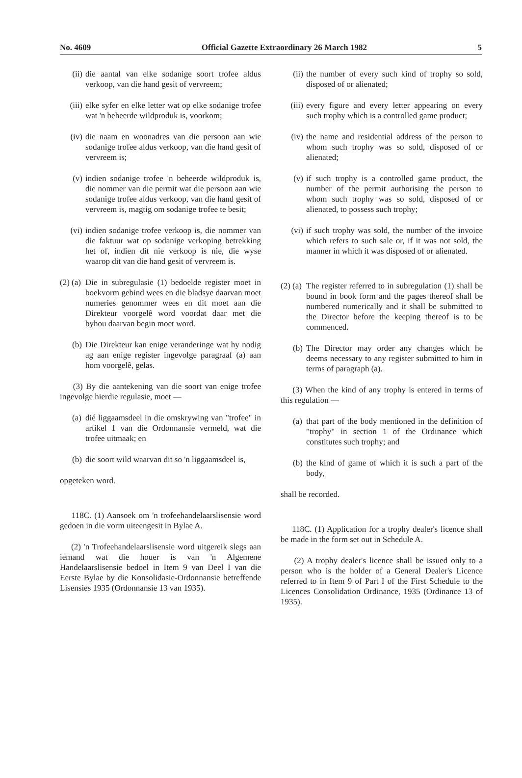No. 4609 Official Gazette Extraordinary 26 March 1982 5
(ii) die aantal van elke sodanige soort trofee aldus verkoop, van die hand gesit of vervreem;
(iii) elke syfer en elke letter wat op elke sodanige trofee wat 'n beheerde wildproduk is, voorkom;
(iv) die naam en woonadres van die persoon aan wie sodanige trofee aldus verkoop, van die hand gesit of vervreem is;
(v) indien sodanige trofee 'n beheerde wildproduk is, die nommer van die permit wat die persoon aan wie sodanige trofee aldus verkoop, van die hand gesit of vervreem is, magtig om sodanige trofee te besit;
(vi) indien sodanige trofee verkoop is, die nommer van die faktuur wat op sodanige verkoping betrekking het of, indien dit nie verkoop is nie, die wyse waarop dit van die hand gesit of vervreem is.
(2) (a) Die in subregulasie (1) bedoelde register moet in boekvorm gebind wees en die bladsye daarvan moet numeries genommer wees en dit moet aan die Direkteur voorgelê word voordat daar met die byhou daarvan begin moet word.
(b) Die Direkteur kan enige veranderinge wat hy nodig ag aan enige register ingevolge paragraaf (a) aan hom voorgelê, gelas.
(3) By die aantekening van die soort van enige trofee ingevolge hierdie regulasie, moet —
(a) dié liggaamsdeel in die omskrywing van "trofee" in artikel 1 van die Ordonnansie vermeld, wat die trofee uitmaak; en
(b) die soort wild waarvan dit so 'n liggaamsdeel is,
opgeteken word.
118C. (1) Aansoek om 'n trofeehandelaarslisensie word gedoen in die vorm uiteengesit in Bylae A.
(2) 'n Trofeehandelaarslisensie word uitgereik slegs aan iemand wat die houer is van 'n Algemene Handelaarslisensie bedoel in Item 9 van Deel I van die Eerste Bylae by die Konsolidasie-Ordonnansie betreffende Lisensies 1935 (Ordonnansie 13 van 1935).
(ii) the number of every such kind of trophy so sold, disposed of or alienated;
(iii) every figure and every letter appearing on every such trophy which is a controlled game product;
(iv) the name and residential address of the person to whom such trophy was so sold, disposed of or alienated;
(v) if such trophy is a controlled game product, the number of the permit authorising the person to whom such trophy was so sold, disposed of or alienated, to possess such trophy;
(vi) if such trophy was sold, the number of the invoice which refers to such sale or, if it was not sold, the manner in which it was disposed of or alienated.
(2) (a) The register referred to in subregulation (1) shall be bound in book form and the pages thereof shall be numbered numerically and it shall be submitted to the Director before the keeping thereof is to be commenced.
(b) The Director may order any changes which he deems necessary to any register submitted to him in terms of paragraph (a).
(3) When the kind of any trophy is entered in terms of this regulation —
(a) that part of the body mentioned in the definition of "trophy" in section 1 of the Ordinance which constitutes such trophy; and
(b) the kind of game of which it is such a part of the body,
shall be recorded.
118C. (1) Application for a trophy dealer's licence shall be made in the form set out in Schedule A.
(2) A trophy dealer's licence shall be issued only to a person who is the holder of a General Dealer's Licence referred to in Item 9 of Part I of the First Schedule to the Licences Consolidation Ordinance, 1935 (Ordinance 13 of 1935).